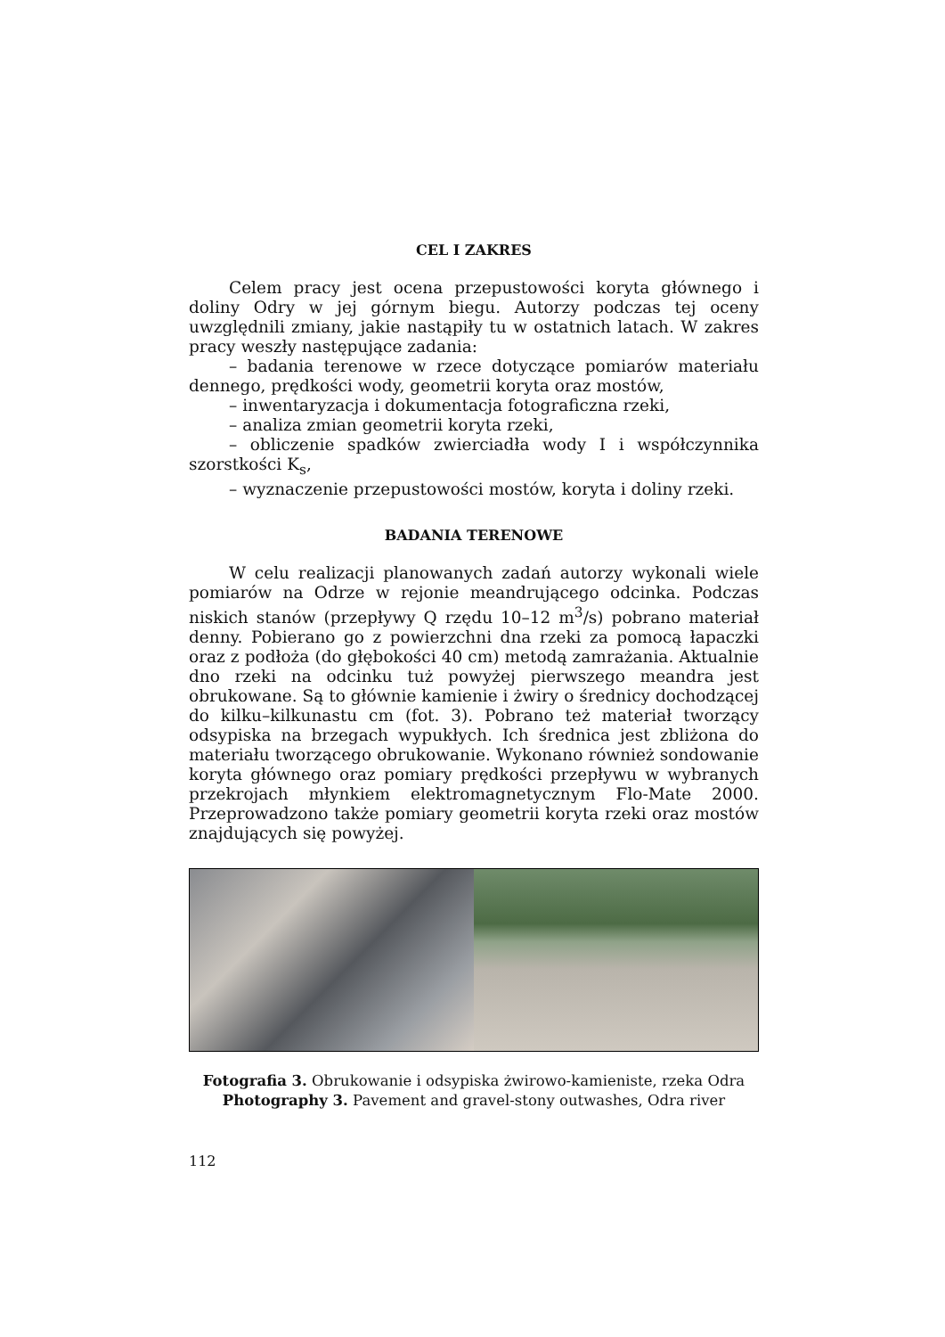CEL I ZAKRES
Celem pracy jest ocena przepustowości koryta głównego i doliny Odry w jej górnym biegu. Autorzy podczas tej oceny uwzględnili zmiany, jakie nastąpiły tu w ostatnich latach. W zakres pracy weszły następujące zadania:
– badania terenowe w rzece dotyczące pomiarów materiału dennego, prędkości wody, geometrii koryta oraz mostów,
– inwentaryzacja i dokumentacja fotograficzna rzeki,
– analiza zmian geometrii koryta rzeki,
– obliczenie spadków zwierciadła wody I i współczynnika szorstkości K<sub>s</sub>,
– wyznaczenie przepustowości mostów, koryta i doliny rzeki.
BADANIA TERENOWE
W celu realizacji planowanych zadań autorzy wykonali wiele pomiarów na Odrze w rejonie meandrującego odcinka. Podczas niskich stanów (przepływy Q rzędu 10–12 m<sup>3</sup>/s) pobrano materiał denny. Pobierano go z powierzchni dna rzeki za pomocą łapaczki oraz z podłoża (do głębokości 40 cm) metodą zamrażania. Aktualnie dno rzeki na odcinku tuż powyżej pierwszego meandra jest obrukowane. Są to głównie kamienie i żwiry o średnicy dochodzącej do kilku–kilkunastu cm (fot. 3). Pobrano też materiał tworzący odsypiska na brzegach wypukłych. Ich średnica jest zbliżona do materiału tworzącego obrukowanie. Wykonano również sondowanie koryta głównego oraz pomiary prędkości przepływu w wybranych przekrojach młynkiem elektromagnetycznym Flo-Mate 2000. Przeprowadzono także pomiary geometrii koryta rzeki oraz mostów znajdujących się powyżej.
Fotografia 3. Obrukowanie i odsypiska żwirowo-kamieniste, rzeka Odra
Photography 3. Pavement and gravel-stony outwashes, Odra river
112